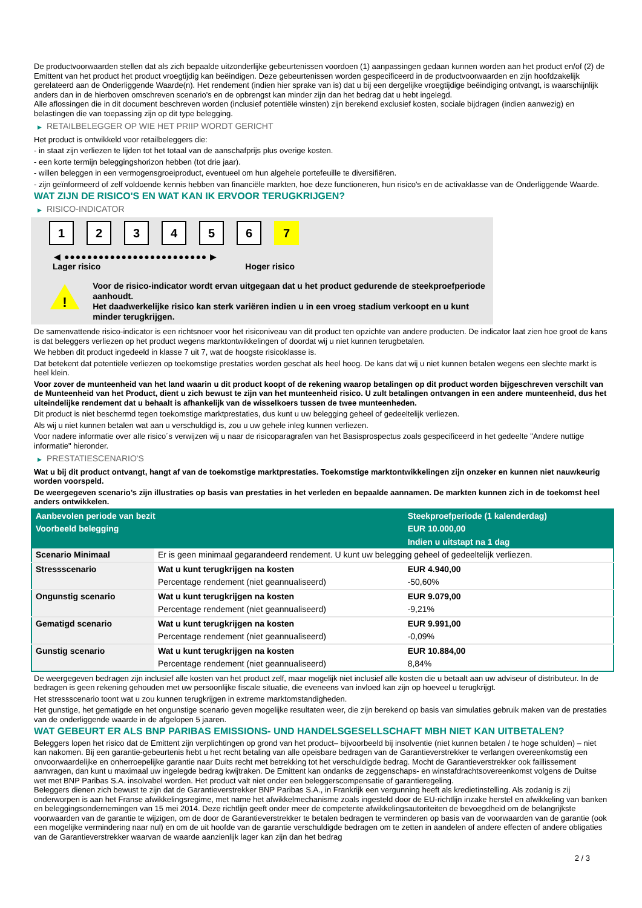De productvoorwaarden stellen dat als zich bepaalde uitzonderlijke gebeurtenissen voordoen (1) aanpassingen gedaan kunnen worden aan het product en/of (2) de Emittent van het product het product vroegtijdig kan beëindigen. Deze gebeurtenissen worden gespecificeerd in de productvoorwaarden en zijn hoofdzakelijk gerelateerd aan de Onderliggende Waarde(n). Het rendement (indien hier sprake van is) dat u bij een dergelijke vroegtijdige beëindiging ontvangt, is waarschijnlijk anders dan in de hierboven omschreven scenario's en de opbrengst kan minder zijn dan het bedrag dat u hebt ingelegd.
Alle aflossingen die in dit document beschreven worden (inclusief potentiële winsten) zijn berekend exclusief kosten, sociale bijdragen (indien aanwezig) en belastingen die van toepassing zijn op dit type belegging.
▶ RETAILBELEGGER OP WIE HET PRIIP WORDT GERICHT
Het product is ontwikkeld voor retailbeleggers die:
- in staat zijn verliezen te lijden tot het totaal van de aanschafprijs plus overige kosten.
- een korte termijn beleggingshorizon hebben (tot drie jaar).
- willen beleggen in een vermogensgroeiproduct, eventueel om hun algehele portefeuille te diversifiëren.
- zijn geïnformeerd of zelf voldoende kennis hebben van financiële markten, hoe deze functioneren, hun risico's en de activaklasse van de Onderliggende Waarde.
WAT ZIJN DE RISICO'S EN WAT KAN IK ERVOOR TERUGKRIJGEN?
▶ RISICO-INDICATOR
1 2 3 4 5 6 7
◀ ●●●●●●●●●●●●●●●●●●●●●●●●● ▶
Lager risico Hoger risico
!
Voor de risico-indicator wordt ervan uitgegaan dat u het product gedurende de steekproefperiode aanhoudt.
Het daadwerkelijke risico kan sterk variëren indien u in een vroeg stadium verkoopt en u kunt minder terugkrijgen.
De samenvattende risico-indicator is een richtsnoer voor het risiconiveau van dit product ten opzichte van andere producten. De indicator laat zien hoe groot de kans is dat beleggers verliezen op het product wegens marktontwikkelingen of doordat wij u niet kunnen terugbetalen.
We hebben dit product ingedeeld in klasse 7 uit 7, wat de hoogste risicoklasse is.
Dat betekent dat potentiële verliezen op toekomstige prestaties worden geschat als heel hoog. De kans dat wij u niet kunnen betalen wegens een slechte markt is heel klein.
Voor zover de munteenheid van het land waarin u dit product koopt of de rekening waarop betalingen op dit product worden bijgeschreven verschilt van de Munteenheid van het Product, dient u zich bewust te zijn van het munteenheid risico. U zult betalingen ontvangen in een andere munteenheid, dus het uiteindelijke rendement dat u behaalt is afhankelijk van de wisselkoers tussen de twee munteenheden.
Dit product is niet beschermd tegen toekomstige marktprestaties, dus kunt u uw belegging geheel of gedeeltelijk verliezen.
Als wij u niet kunnen betalen wat aan u verschuldigd is, zou u uw gehele inleg kunnen verliezen.
Voor nadere informatie over alle risico´s verwijzen wij u naar de risicoparagrafen van het Basisprospectus zoals gespecificeerd in het gedeelte "Andere nuttige informatie" hieronder.
▶ PRESTATIESCENARIO'S
Wat u bij dit product ontvangt, hangt af van de toekomstige marktprestaties. Toekomstige marktontwikkelingen zijn onzeker en kunnen niet nauwkeurig worden voorspeld.
De weergegeven scenario’s zijn illustraties op basis van prestaties in het verleden en bepaalde aannamen. De markten kunnen zich in de toekomst heel anders ontwikkelen.
| Aanbevolen periode van bezit | | Steekproefperiode (1 kalenderdag) |
| --- | --- | --- |
| Voorbeeld belegging | | EUR 10.000,00 |
| | | Indien u uitstapt na 1 dag |
| Scenario Minimaal | Er is geen minimaal gegarandeerd rendement. U kunt uw belegging geheel of gedeeltelijk verliezen. | |
| Stressscenario | Wat u kunt terugkrijgen na kosten | EUR 4.940,00 |
| | Percentage rendement (niet geannualiseerd) | -50,60% |
| Ongunstig scenario | Wat u kunt terugkrijgen na kosten | EUR 9.079,00 |
| | Percentage rendement (niet geannualiseerd) | -9,21% |
| Gematigd scenario | Wat u kunt terugkrijgen na kosten | EUR 9.991,00 |
| | Percentage rendement (niet geannualiseerd) | -0,09% |
| Gunstig scenario | Wat u kunt terugkrijgen na kosten | EUR 10.884,00 |
| | Percentage rendement (niet geannualiseerd) | 8,84% |
De weergegeven bedragen zijn inclusief alle kosten van het product zelf, maar mogelijk niet inclusief alle kosten die u betaalt aan uw adviseur of distributeur. In de bedragen is geen rekening gehouden met uw persoonlijke fiscale situatie, die eveneens van invloed kan zijn op hoeveel u terugkrijgt.
Het stressscenario toont wat u zou kunnen terugkrijgen in extreme marktomstandigheden.
Het gunstige, het gematigde en het ongunstige scenario geven mogelijke resultaten weer, die zijn berekend op basis van simulaties gebruik maken van de prestaties van de onderliggende waarde in de afgelopen 5 jaaren.
WAT GEBEURT ER ALS BNP PARIBAS EMISSIONS- UND HANDELSGESELLSCHAFT MBH NIET KAN UITBETALEN?
Beleggers lopen het risico dat de Emittent zijn verplichtingen op grond van het product– bijvoorbeeld bij insolventie (niet kunnen betalen / te hoge schulden) – niet kan nakomen. Bij een garantie-gebeurtenis hebt u het recht betaling van alle opeisbare bedragen van de Garantieverstrekker te verlangen overeenkomstig een onvoorwaardelijke en onherroepelijke garantie naar Duits recht met betrekking tot het verschuldigde bedrag. Mocht de Garantieverstrekker ook faillissement aanvragen, dan kunt u maximaal uw ingelegde bedrag kwijtraken. De Emittent kan ondanks de zeggenschaps- en winstafdrachtsovereenkomst volgens de Duitse wet met BNP Paribas S.A. insolvabel worden. Het product valt niet onder een beleggerscompensatie of garantieregeling.
Beleggers dienen zich bewust te zijn dat de Garantieverstrekker BNP Paribas S.A., in Frankrijk een vergunning heeft als kredietinstelling. Als zodanig is zij onderworpen is aan het Franse afwikkelingsregime, met name het afwikkelmechanisme zoals ingesteld door de EU-richtlijn inzake herstel en afwikkeling van banken en beleggingsondernemingen van 15 mei 2014. Deze richtlijn geeft onder meer de competente afwikkelingsautoriteiten de bevoegdheid om de belangrijkste voorwaarden van de garantie te wijzigen, om de door de Garantieverstrekker te betalen bedragen te verminderen op basis van de voorwaarden van de garantie (ook een mogelijke vermindering naar nul) en om de uit hoofde van de garantie verschuldigde bedragen om te zetten in aandelen of andere effecten of andere obligaties van de Garantieverstrekker waarvan de waarde aanzienlijk lager kan zijn dan het bedrag
2 / 3